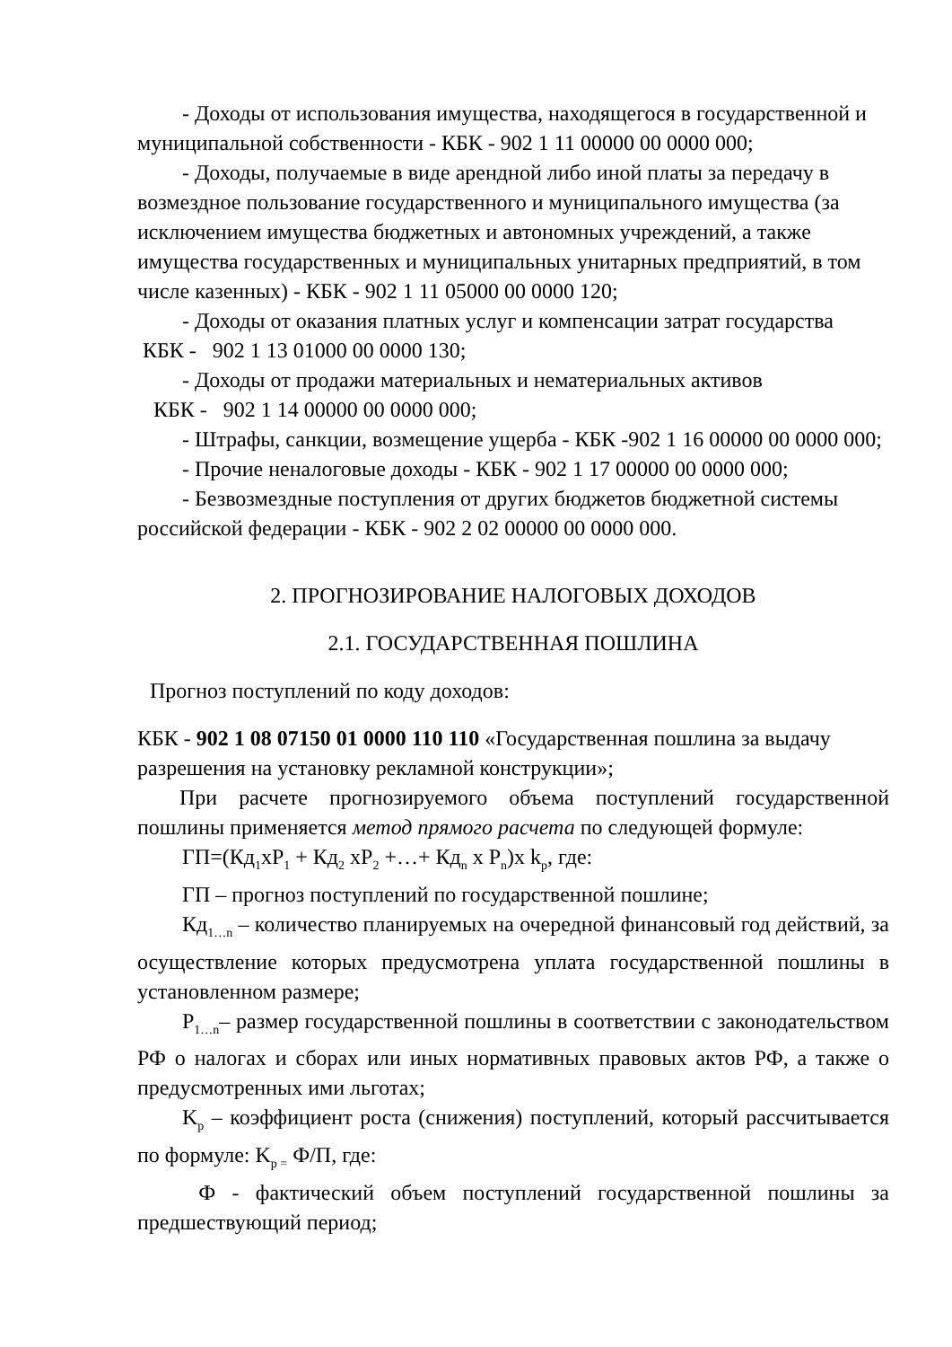- Доходы от использования имущества, находящегося в государственной и муниципальной собственности - КБК - 902 1 11 00000 00 0000 000;
- Доходы, получаемые в виде арендной либо иной платы за передачу в возмездное пользование государственного и муниципального имущества (за исключением имущества бюджетных и автономных учреждений, а также имущества государственных и муниципальных унитарных предприятий, в том числе казенных) - КБК - 902 1 11 05000 00 0000 120;
- Доходы от оказания платных услуг и компенсации затрат государства
КБК - 902 1 13 01000 00 0000 130;
- Доходы от продажи материальных и нематериальных активов
КБК - 902 1 14 00000 00 0000 000;
- Штрафы, санкции, возмещение ущерба - КБК -902 1 16 00000 00 0000 000;
- Прочие неналоговые доходы - КБК - 902 1 17 00000 00 0000 000;
- Безвозмездные поступления от других бюджетов бюджетной системы российской федерации - КБК - 902 2 02 00000 00 0000 000.
2. ПРОГНОЗИРОВАНИЕ НАЛОГОВЫХ ДОХОДОВ
2.1. ГОСУДАРСТВЕННАЯ ПОШЛИНА
Прогноз поступлений по коду доходов:
КБК - 902 1 08 07150 01 0000 110 110 «Государственная пошлина за выдачу разрешения на установку рекламной конструкции»;
При расчете прогнозируемого объема поступлений государственной пошлины применяется метод прямого расчета по следующей формуле:
ГП=(Кд<sub>1</sub>хР<sub>1</sub> + Кд<sub>2</sub> хР<sub>2</sub> +…+ Кд<sub>n</sub> х Р<sub>n</sub>)х k<sub>р</sub>, где:
ГП – прогноз поступлений по государственной пошлине;
Кд<sub>1…n</sub> – количество планируемых на очередной финансовый год действий, за осуществление которых предусмотрена уплата государственной пошлины в установленном размере;
Р<sub>1…n</sub>– размер государственной пошлины в соответствии с законодательством РФ о налогах и сборах или иных нормативных правовых актов РФ, а также о предусмотренных ими льготах;
K<sub>р</sub> – коэффициент роста (снижения) поступлений, который рассчитывается по формуле: K<sub>р =</sub> Ф/П, где:
Ф - фактический объем поступлений государственной пошлины за предшествующий период;